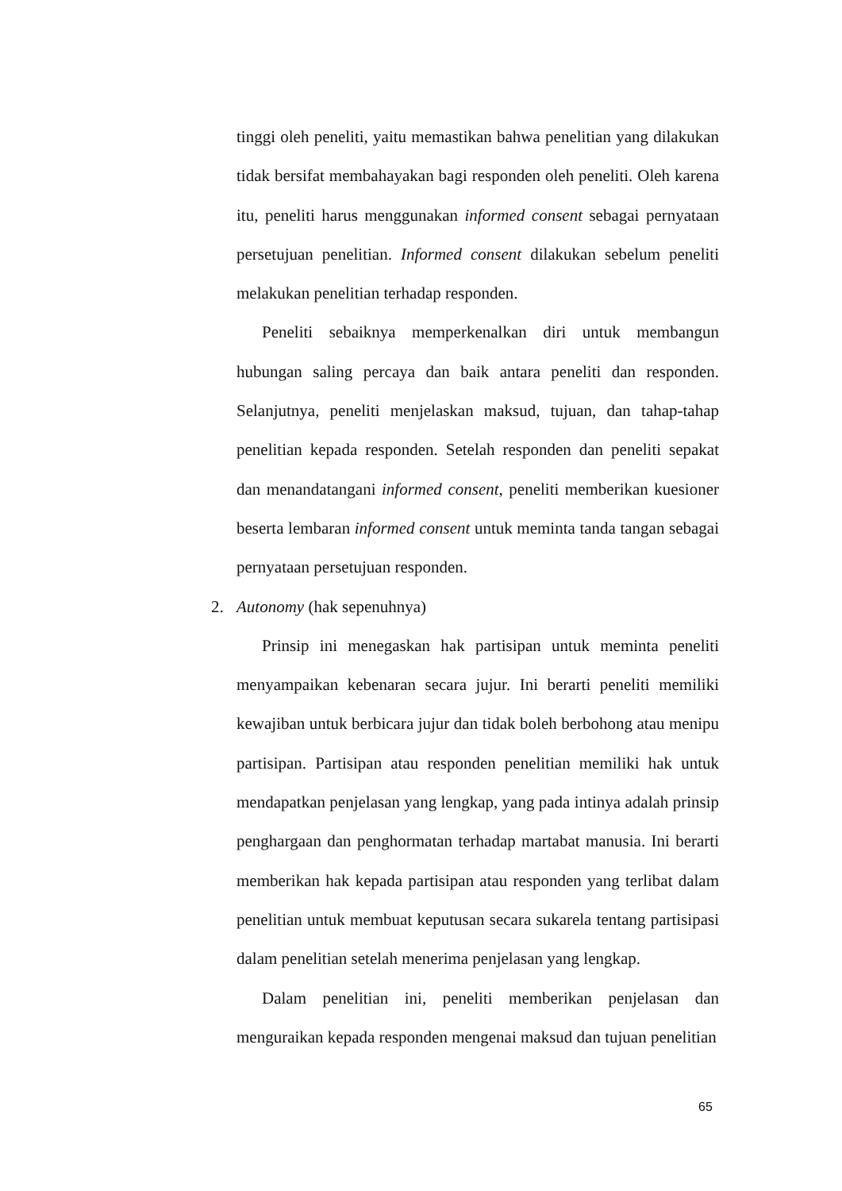tinggi oleh peneliti, yaitu memastikan bahwa penelitian yang dilakukan tidak bersifat membahayakan bagi responden oleh peneliti. Oleh karena itu, peneliti harus menggunakan informed consent sebagai pernyataan persetujuan penelitian. Informed consent dilakukan sebelum peneliti melakukan penelitian terhadap responden.
Peneliti sebaiknya memperkenalkan diri untuk membangun hubungan saling percaya dan baik antara peneliti dan responden. Selanjutnya, peneliti menjelaskan maksud, tujuan, dan tahap-tahap penelitian kepada responden. Setelah responden dan peneliti sepakat dan menandatangani informed consent, peneliti memberikan kuesioner beserta lembaran informed consent untuk meminta tanda tangan sebagai pernyataan persetujuan responden.
2. Autonomy (hak sepenuhnya)
Prinsip ini menegaskan hak partisipan untuk meminta peneliti menyampaikan kebenaran secara jujur. Ini berarti peneliti memiliki kewajiban untuk berbicara jujur dan tidak boleh berbohong atau menipu partisipan. Partisipan atau responden penelitian memiliki hak untuk mendapatkan penjelasan yang lengkap, yang pada intinya adalah prinsip penghargaan dan penghormatan terhadap martabat manusia. Ini berarti memberikan hak kepada partisipan atau responden yang terlibat dalam penelitian untuk membuat keputusan secara sukarela tentang partisipasi dalam penelitian setelah menerima penjelasan yang lengkap.
Dalam penelitian ini, peneliti memberikan penjelasan dan menguraikan kepada responden mengenai maksud dan tujuan penelitian
65